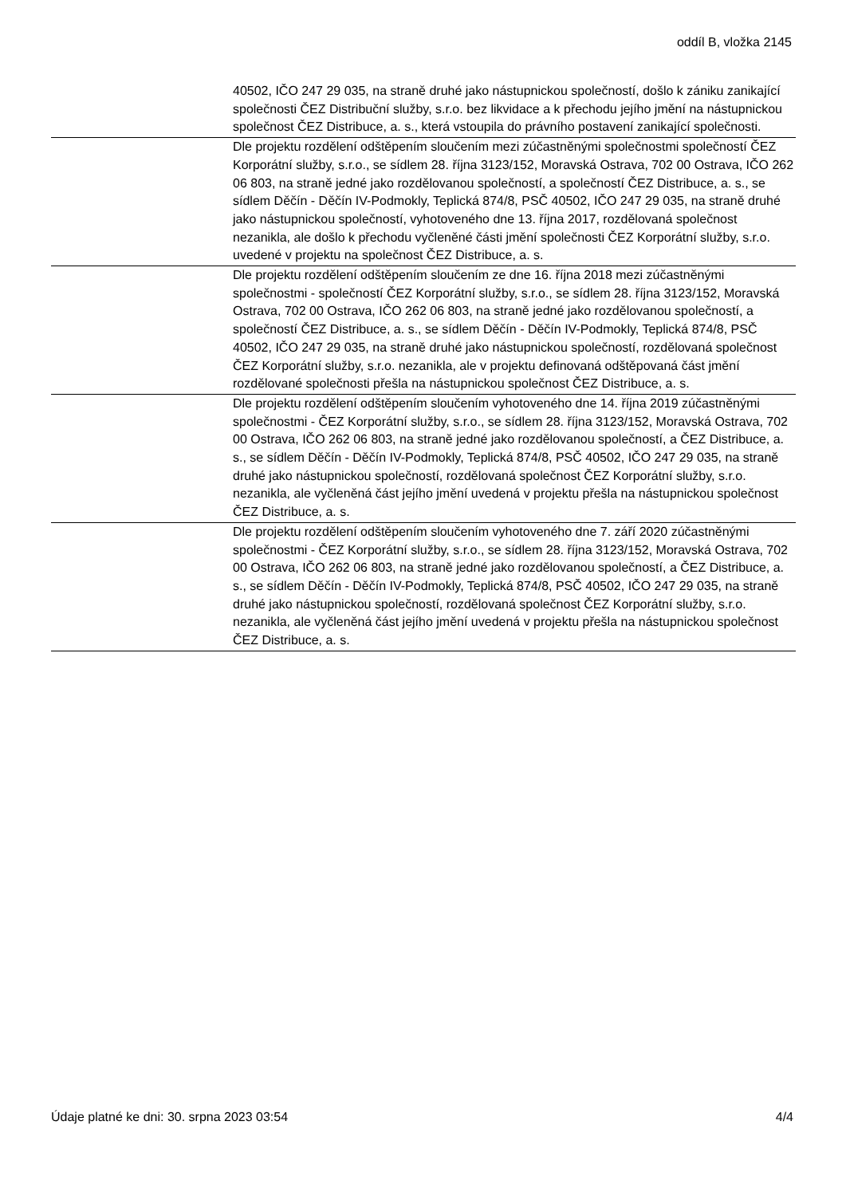oddíl B, vložka 2145
40502, IČO 247 29 035, na straně druhé jako nástupnickou společností, došlo k zániku zanikající společnosti ČEZ Distribuční služby, s.r.o. bez likvidace a k přechodu jejího jmění na nástupnickou společnost ČEZ Distribuce, a. s., která vstoupila do právního postavení zanikající společnosti.
Dle projektu rozdělení odštěpením sloučením mezi zúčastněnými společnostmi společností ČEZ Korporátní služby, s.r.o., se sídlem 28. října 3123/152, Moravská Ostrava, 702 00 Ostrava, IČO 262 06 803, na straně jedné jako rozdělovanou společností, a společností ČEZ Distribuce, a. s., se sídlem Děčín - Děčín IV-Podmokly, Teplická 874/8, PSČ 40502, IČO 247 29 035, na straně druhé jako nástupnickou společností, vyhotoveného dne 13. října 2017, rozdělovaná společnost nezanikla, ale došlo k přechodu vyčleněné části jmění společnosti ČEZ Korporátní služby, s.r.o. uvedené v projektu na společnost ČEZ Distribuce, a. s.
Dle projektu rozdělení odštěpením sloučením ze dne 16. října 2018 mezi zúčastněnými společnostmi - společností ČEZ Korporátní služby, s.r.o., se sídlem 28. října 3123/152, Moravská Ostrava, 702 00 Ostrava, IČO 262 06 803, na straně jedné jako rozdělovanou společností, a společností ČEZ Distribuce, a. s., se sídlem Děčín - Děčín IV-Podmokly, Teplická 874/8, PSČ 40502, IČO 247 29 035, na straně druhé jako nástupnickou společností, rozdělovaná společnost ČEZ Korporátní služby, s.r.o. nezanikla, ale v projektu definovaná odštěpovaná část jmění rozdělované společnosti přešla na nástupnickou společnost ČEZ Distribuce, a. s.
Dle projektu rozdělení odštěpením sloučením vyhotoveného dne 14. října 2019 zúčastněnými společnostmi - ČEZ Korporátní služby, s.r.o., se sídlem 28. října 3123/152, Moravská Ostrava, 702 00 Ostrava, IČO 262 06 803, na straně jedné jako rozdělovanou společností, a ČEZ Distribuce, a. s., se sídlem Děčín - Děčín IV-Podmokly, Teplická 874/8, PSČ 40502, IČO 247 29 035, na straně druhé jako nástupnickou společností, rozdělovaná společnost ČEZ Korporátní služby, s.r.o. nezanikla, ale vyčleněná část jejího jmění uvedená v projektu přešla na nástupnickou společnost ČEZ Distribuce, a. s.
Dle projektu rozdělení odštěpením sloučením vyhotoveného dne 7. září 2020 zúčastněnými společnostmi - ČEZ Korporátní služby, s.r.o., se sídlem 28. října 3123/152, Moravská Ostrava, 702 00 Ostrava, IČO 262 06 803, na straně jedné jako rozdělovanou společností, a ČEZ Distribuce, a. s., se sídlem Děčín - Děčín IV-Podmokly, Teplická 874/8, PSČ 40502, IČO 247 29 035, na straně druhé jako nástupnickou společností, rozdělovaná společnost ČEZ Korporátní služby, s.r.o. nezanikla, ale vyčleněná část jejího jmění uvedená v projektu přešla na nástupnickou společnost ČEZ Distribuce, a. s.
Údaje platné ke dni: 30. srpna 2023 03:54 4/4